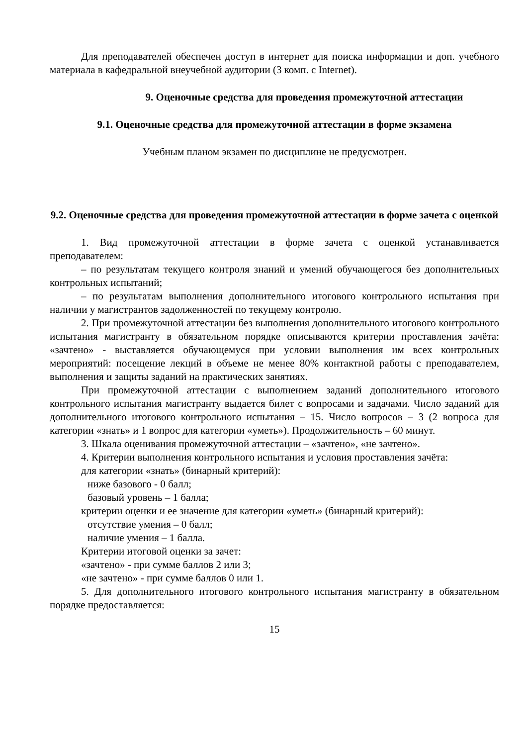Для преподавателей обеспечен доступ в интернет для поиска информации и доп. учебного материала в кафедральной внеучебной аудитории (3 комп. с Internet).
9. Оценочные средства для проведения промежуточной аттестации
9.1. Оценочные средства для промежуточной аттестации в форме экзамена
Учебным планом экзамен по дисциплине не предусмотрен.
9.2. Оценочные средства для проведения промежуточной аттестации в форме зачета с оценкой
1. Вид промежуточной аттестации в форме зачета с оценкой устанавливается преподавателем:
– по результатам текущего контроля знаний и умений обучающегося без дополнительных контрольных испытаний;
– по результатам выполнения дополнительного итогового контрольного испытания при наличии у магистрантов задолженностей по текущему контролю.
2. При промежуточной аттестации без выполнения дополнительного итогового контрольного испытания магистранту в обязательном порядке описываются критерии проставления зачёта: «зачтено» - выставляется обучающемуся при условии выполнения им всех контрольных мероприятий: посещение лекций в объеме не менее 80% контактной работы с преподавателем, выполнения и защиты заданий на практических занятиях.
При промежуточной аттестации с выполнением заданий дополнительного итогового контрольного испытания магистранту выдается билет с вопросами и задачами. Число заданий для дополнительного итогового контрольного испытания – 15. Число вопросов – 3 (2 вопроса для категории «знать» и 1 вопрос для категории «уметь»). Продолжительность – 60 минут.
3. Шкала оценивания промежуточной аттестации – «зачтено», «не зачтено».
4. Критерии выполнения контрольного испытания и условия проставления зачёта:
для категории «знать» (бинарный критерий):
ниже базового - 0 балл;
базовый уровень – 1 балла;
критерии оценки и ее значение для категории «уметь» (бинарный критерий):
отсутствие умения – 0 балл;
наличие умения – 1 балла.
Критерии итоговой оценки за зачет:
«зачтено» - при сумме баллов 2 или 3;
«не зачтено» - при сумме баллов 0 или 1.
5. Для дополнительного итогового контрольного испытания магистранту в обязательном порядке предоставляется:
15